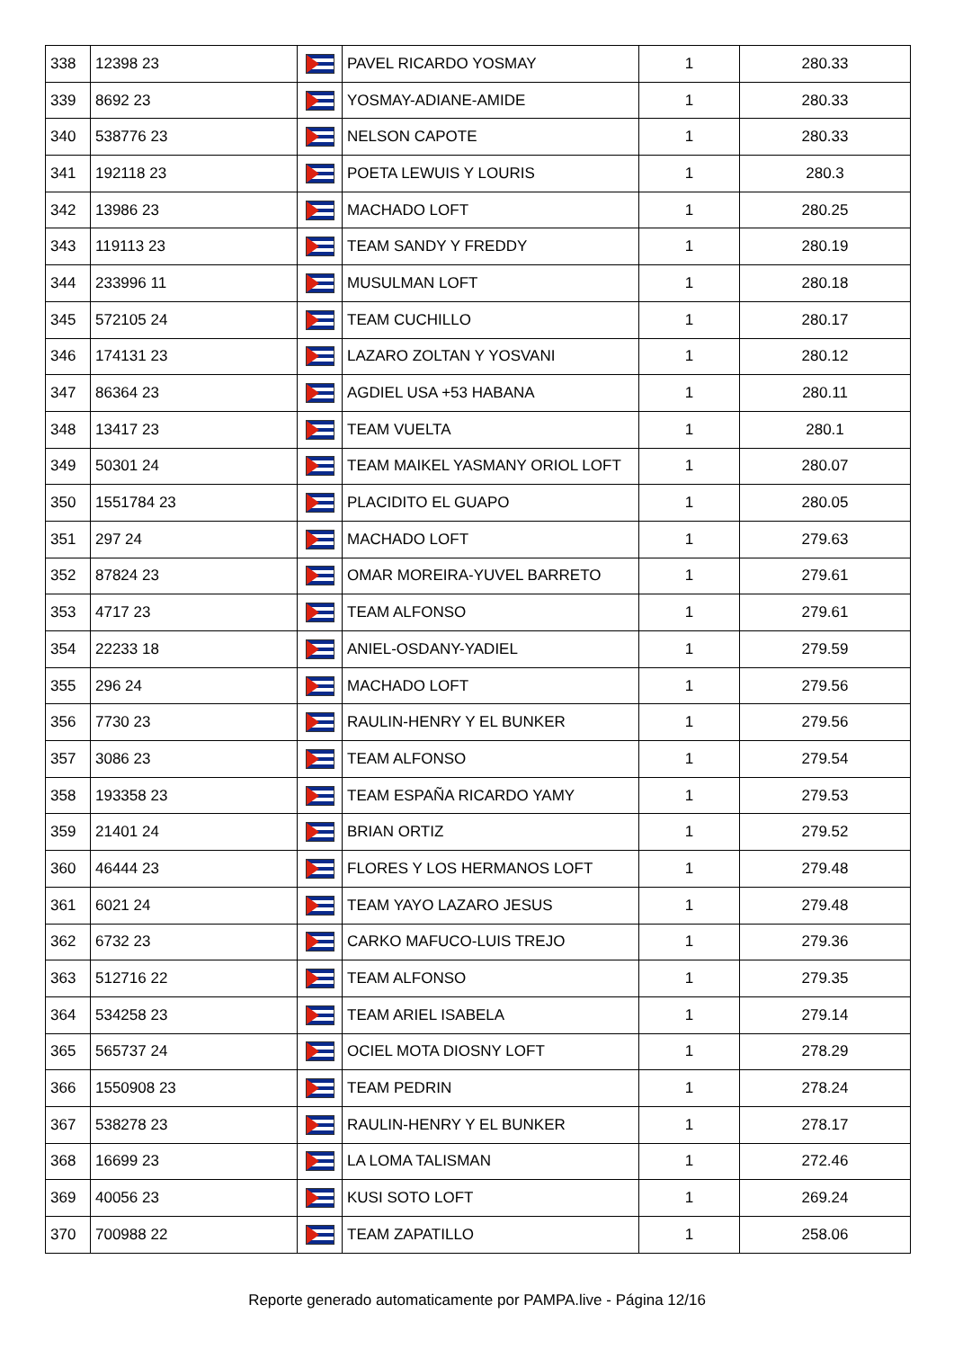| 338 | 12398 23 | | PAVEL RICARDO YOSMAY | 1 | 280.33 |
| 339 | 8692 23 | | YOSMAY-ADIANE-AMIDE | 1 | 280.33 |
| 340 | 538776 23 | | NELSON CAPOTE | 1 | 280.33 |
| 341 | 192118 23 | | POETA LEWUIS Y LOURIS | 1 | 280.3 |
| 342 | 13986 23 | | MACHADO LOFT | 1 | 280.25 |
| 343 | 119113 23 | | TEAM SANDY Y FREDDY | 1 | 280.19 |
| 344 | 233996 11 | | MUSULMAN LOFT | 1 | 280.18 |
| 345 | 572105 24 | | TEAM CUCHILLO | 1 | 280.17 |
| 346 | 174131 23 | | LAZARO ZOLTAN Y YOSVANI | 1 | 280.12 |
| 347 | 86364 23 | | AGDIEL USA +53 HABANA | 1 | 280.11 |
| 348 | 13417 23 | | TEAM VUELTA | 1 | 280.1 |
| 349 | 50301 24 | | TEAM MAIKEL YASMANY ORIOL LOFT | 1 | 280.07 |
| 350 | 1551784 23 | | PLACIDITO EL GUAPO | 1 | 280.05 |
| 351 | 297 24 | | MACHADO LOFT | 1 | 279.63 |
| 352 | 87824 23 | | OMAR MOREIRA-YUVEL BARRETO | 1 | 279.61 |
| 353 | 4717 23 | | TEAM ALFONSO | 1 | 279.61 |
| 354 | 22233 18 | | ANIEL-OSDANY-YADIEL | 1 | 279.59 |
| 355 | 296 24 | | MACHADO LOFT | 1 | 279.56 |
| 356 | 7730 23 | | RAULIN-HENRY Y EL BUNKER | 1 | 279.56 |
| 357 | 3086 23 | | TEAM ALFONSO | 1 | 279.54 |
| 358 | 193358 23 | | TEAM ESPAÑA RICARDO YAMY | 1 | 279.53 |
| 359 | 21401 24 | | BRIAN ORTIZ | 1 | 279.52 |
| 360 | 46444 23 | | FLORES Y LOS HERMANOS LOFT | 1 | 279.48 |
| 361 | 6021 24 | | TEAM YAYO LAZARO JESUS | 1 | 279.48 |
| 362 | 6732 23 | | CARKO MAFUCO-LUIS TREJO | 1 | 279.36 |
| 363 | 512716 22 | | TEAM ALFONSO | 1 | 279.35 |
| 364 | 534258 23 | | TEAM ARIEL ISABELA | 1 | 279.14 |
| 365 | 565737 24 | | OCIEL MOTA DIOSNY LOFT | 1 | 278.29 |
| 366 | 1550908 23 | | TEAM PEDRIN | 1 | 278.24 |
| 367 | 538278 23 | | RAULIN-HENRY Y EL BUNKER | 1 | 278.17 |
| 368 | 16699 23 | | LA LOMA TALISMAN | 1 | 272.46 |
| 369 | 40056 23 | | KUSI SOTO LOFT | 1 | 269.24 |
| 370 | 700988 22 | | TEAM ZAPATILLO | 1 | 258.06 |
Reporte generado automaticamente por PAMPA.live - Página 12/16